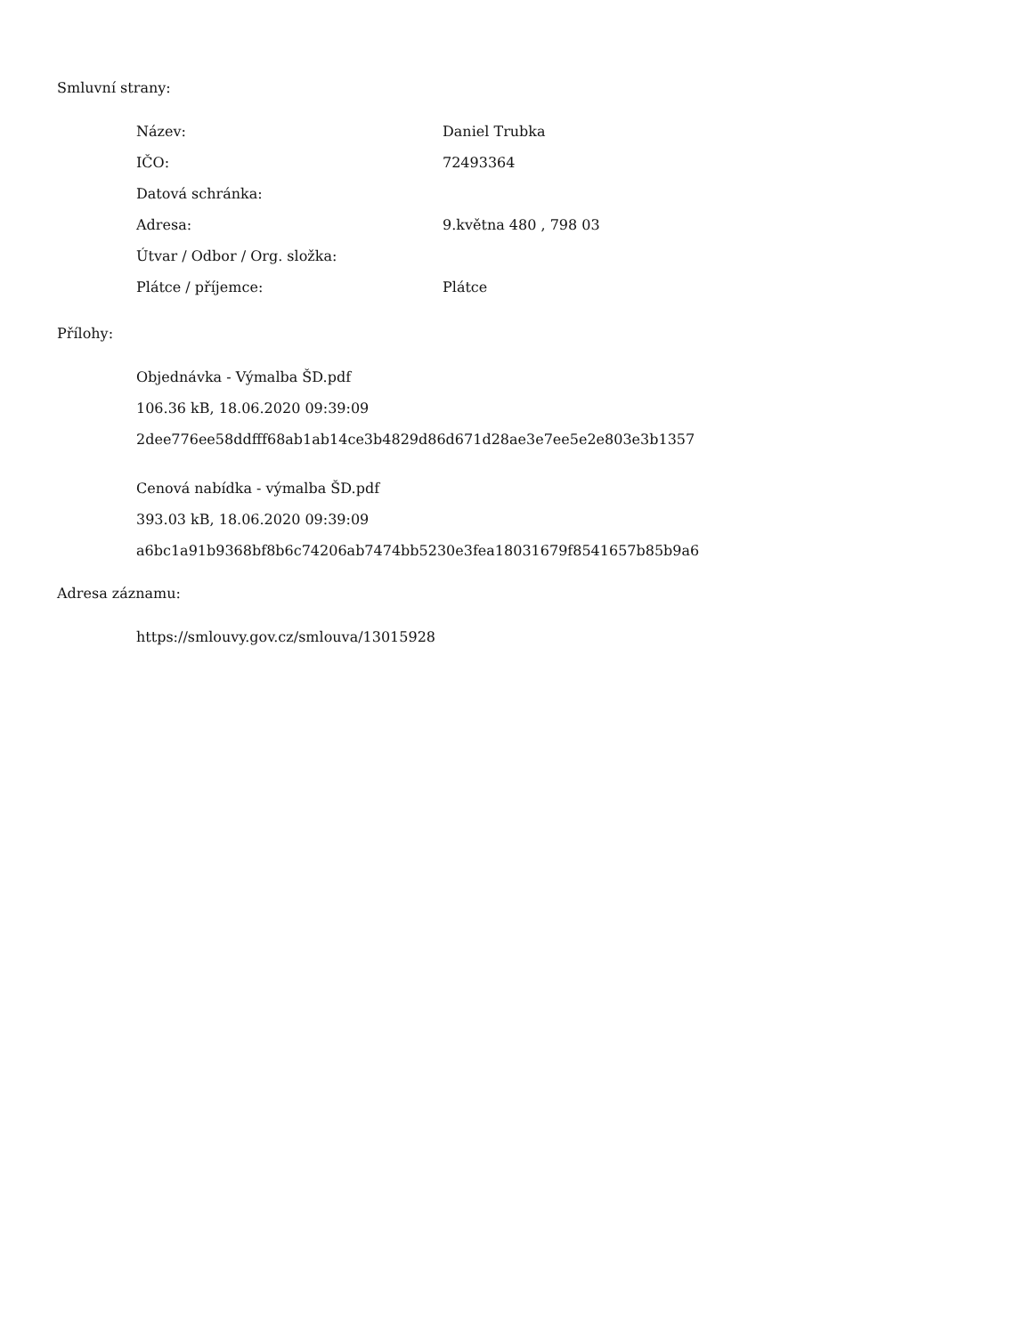Smluvní strany:
| Název: | Daniel Trubka |
| IČO: | 72493364 |
| Datová schránka: | |
| Adresa: | 9.května 480 , 798 03 |
| Útvar / Odbor / Org. složka: | |
| Plátce / příjemce: | Plátce |
Přílohy:
Objednávka - Výmalba ŠD.pdf
106.36 kB, 18.06.2020 09:39:09
2dee776ee58ddfff68ab1ab14ce3b4829d86d671d28ae3e7ee5e2e803e3b1357
Cenová nabídka - výmalba ŠD.pdf
393.03 kB, 18.06.2020 09:39:09
a6bc1a91b9368bf8b6c74206ab7474bb5230e3fea18031679f8541657b85b9a6
Adresa záznamu:
https://smlouvy.gov.cz/smlouva/13015928